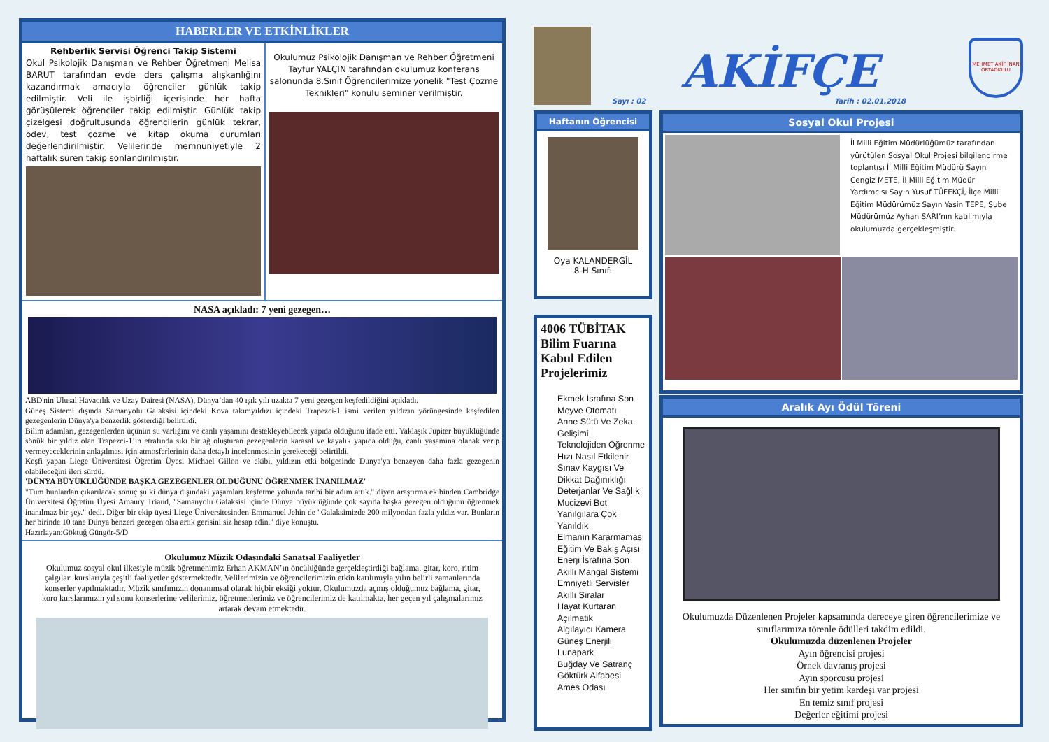HABERLER VE ETKİNLİKLER
Rehberlik Servisi Öğrenci Takip Sistemi
Okul Psikolojik Danışman ve Rehber Öğretmeni Melisa BARUT tarafından evde ders çalışma alışkanlığını kazandırmak amacıyla öğrenciler günlük takip edilmiştir. Veli ile işbirliği içerisinde her hafta görüşülerek öğrenciler takip edilmiştir. Günlük takip çizelgesi doğrultusunda öğrencilerin günlük tekrar, ödev, test çözme ve kitap okuma durumları değerlendirilmiştir. Velilerinde memnuniyetiyle 2 haftalık süren takip sonlandırılmıştır.
Okulumuz Psikolojik Danışman ve Rehber Öğretmeni Tayfur YALÇIN tarafından okulumuz konferans salonunda 8.Sınıf Öğrencilerimize yönelik "Test Çözme Teknikleri" konulu seminer verilmiştir.
NASA açıkladı: 7 yeni gezegen…
ABD'nin Ulusal Havacılık ve Uzay Dairesi (NASA), Dünya’dan 40 ışık yılı uzakta 7 yeni gezegen keşfedildiğini açıkladı.
Güneş Sistemi dışında Samanyolu Galaksisi içindeki Kova takımyıldızı içindeki Trapezci-1 ismi verilen yıldızın yörüngesinde keşfedilen gezegenlerin Dünya'ya benzerlik gösterdiği belirtildi.
Bilim adamları, gezegenlerden üçünün su varlığını ve canlı yaşamını destekleyebilecek yapıda olduğunu ifade etti. Yaklaşık Jüpiter büyüklüğünde sönük bir yıldız olan Trapezci-1’in etrafında sıkı bir ağ oluşturan gezegenlerin karasal ve kayalık yapıda olduğu, canlı yaşamına olanak verip vermeyeceklerinin anlaşılması için atmosferlerinin daha detaylı incelenmesinin gerekeceği belirtildi.
Keşfi yapan Liege Üniversitesi Öğretim Üyesi Michael Gillon ve ekibi, yıldızın etki bölgesinde Dünya'ya benzeyen daha fazla gezegenin olabileceğini ileri sürdü.
'DÜNYA BÜYÜKLÜĞÜNDE BAŞKA GEZEGENLER OLDUĞUNU ÖĞRENMEK İNANILMAZ'
"Tüm bunlardan çıkarılacak sonuç şu ki dünya dışındaki yaşamları keşfetme yolunda tarihi bir adım attık." diyen araştırma ekibinden Cambridge Üniversitesi Öğretim Üyesi Amaury Triaud, "Samanyolu Galaksisi içinde Dünya büyüklüğünde çok sayıda başka gezegen olduğunu öğrenmek inanılmaz bir şey." dedi. Diğer bir ekip üyesi Liege Üniversitesinden Emmanuel Jehin de "Galaksimizde 200 milyondan fazla yıldız var. Bunların her birinde 10 tane Dünya benzeri gezegen olsa artık gerisini siz hesap edin." diye konuştu.
Hazırlayan:Göktuğ Güngör-5/D
Okulumuz Müzik Odasındaki Sanatsal Faaliyetler
Okulumuz sosyal okul ilkesiyle müzik öğretmenimiz Erhan AKMAN’ın öncülüğünde gerçekleştirdiği bağlama, gitar, koro, ritim çalgıları kurslarıyla çeşitli faaliyetler göstermektedir. Velilerimizin ve öğrencilerimizin etkin katılımıyla yılın belirli zamanlarında konserler yapılmaktadır. Müzik sınıfımızın donanımsal olarak hiçbir eksiği yoktur. Okulumuzda açmış olduğumuz bağlama, gitar, koro kurslarımızın yıl sonu konserlerine velilerimiz, öğretmenlerimiz ve öğrencilerimiz de katılmakta, her geçen yıl çalışmalarımız artarak devam etmektedir.
AKİFÇE
Sayı : 02 Tarih : 02.01.2018
MEHMET AKİF İNAN ORTAOKULU
Haftanın Öğrencisi
Oya KALANDERGİL
8-H Sınıfı
4006 TÜBİTAK Bilim Fuarına Kabul Edilen Projelerimiz
Ekmek İsrafına Son
Meyve Otomatı
Anne Sütü Ve Zeka Gelişimi
Teknolojiden Öğrenme Hızı Nasıl Etkilenir
Sınav Kaygısı Ve Dikkat Dağınıklığı
Deterjanlar Ve Sağlık
Mucizevi Bot
Yanılgılara Çok Yanıldık
Elmanın Kararmaması
Eğitim Ve Bakış Açısı
Enerji İsrafına Son
Akıllı Mangal Sistemi
Emniyetli Servisler
Akıllı Sıralar
Hayat Kurtaran Açılmatik
Algılayıcı Kamera
Güneş Enerjili Lunapark
Buğday Ve Satranç
Göktürk Alfabesi
Ames Odası
Sosyal Okul Projesi
İl Milli Eğitim Müdürlüğümüz tarafından yürütülen Sosyal Okul Projesi bilgilendirme toplantısı İl Milli Eğitim Müdürü Sayın Cengiz METE, İl Milli Eğitim Müdür Yardımcısı Sayın Yusuf TÜFEKÇİ, İlçe Milli Eğitim Müdürümüz Sayın Yasin TEPE, Şube Müdürümüz Ayhan SARI’nın katılımıyla okulumuzda gerçekleşmiştir.
Aralık Ayı Ödül Töreni
Okulumuzda Düzenlenen Projeler kapsamında dereceye giren öğrencilerimize ve sınıflarımıza törenle ödülleri takdim edildi.
Okulumuzda düzenlenen Projeler
Ayın öğrencisi projesi
Örnek davranış projesi
Ayın sporcusu projesi
Her sınıfın bir yetim kardeşi var projesi
En temiz sınıf projesi
Değerler eğitimi projesi